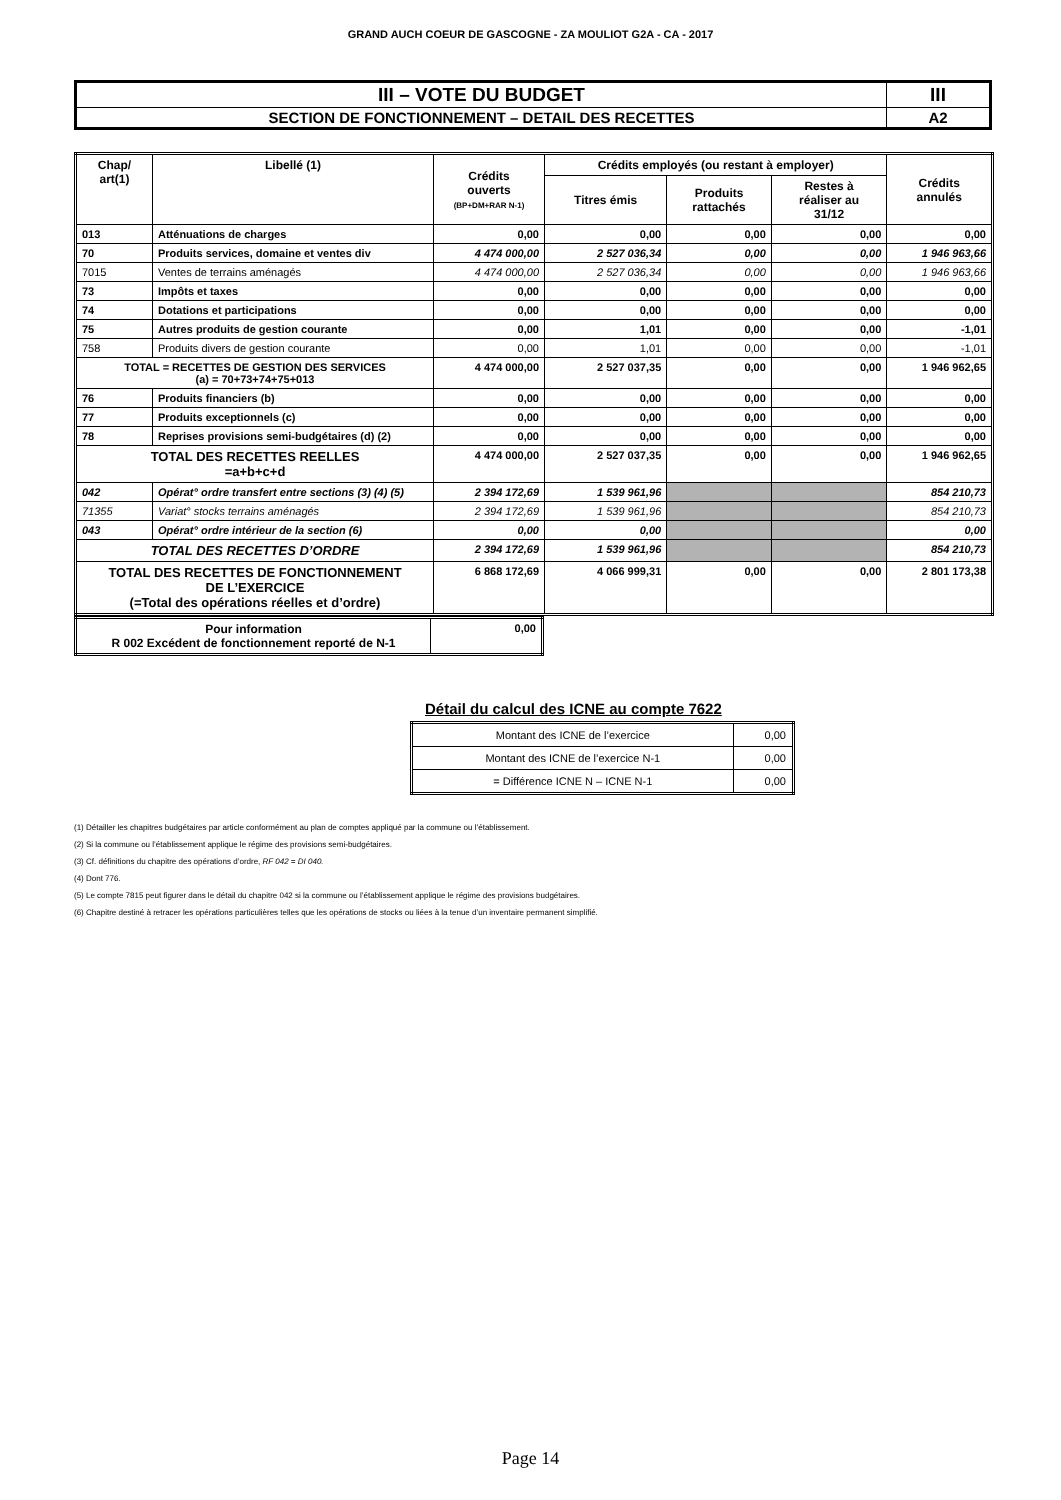GRAND AUCH COEUR DE GASCOGNE - ZA MOULIOT G2A - CA - 2017
| III – VOTE DU BUDGET | III |
| SECTION DE FONCTIONNEMENT – DETAIL DES RECETTES | A2 |
| Chap/ art(1) | Libellé (1) | Crédits ouverts (BP+DM+RAR N-1) | Crédits employés (ou restant à employer) | | | Crédits annulés |
| --- | --- | --- | --- | --- | --- | --- |
| | | | Titres émis | Produits rattachés | Restes à réaliser au 31/12 | |
| 013 | Atténuations de charges | 0,00 | 0,00 | 0,00 | 0,00 | 0,00 |
| 70 | Produits services, domaine et ventes div | 4 474 000,00 | 2 527 036,34 | 0,00 | 0,00 | 1 946 963,66 |
| 7015 | Ventes de terrains aménagés | 4 474 000,00 | 2 527 036,34 | 0,00 | 0,00 | 1 946 963,66 |
| 73 | Impôts et taxes | 0,00 | 0,00 | 0,00 | 0,00 | 0,00 |
| 74 | Dotations et participations | 0,00 | 0,00 | 0,00 | 0,00 | 0,00 |
| 75 | Autres produits de gestion courante | 0,00 | 1,01 | 0,00 | 0,00 | -1,01 |
| 758 | Produits divers de gestion courante | 0,00 | 1,01 | 0,00 | 0,00 | -1,01 |
| TOTAL = RECETTES DE GESTION DES SERVICES (a) = 70+73+74+75+013 | | 4 474 000,00 | 2 527 037,35 | 0,00 | 0,00 | 1 946 962,65 |
| 76 | Produits financiers (b) | 0,00 | 0,00 | 0,00 | 0,00 | 0,00 |
| 77 | Produits exceptionnels (c) | 0,00 | 0,00 | 0,00 | 0,00 | 0,00 |
| 78 | Reprises provisions semi-budgétaires (d) (2) | 0,00 | 0,00 | 0,00 | 0,00 | 0,00 |
| TOTAL DES RECETTES REELLES =a+b+c+d | | 4 474 000,00 | 2 527 037,35 | 0,00 | 0,00 | 1 946 962,65 |
| 042 | Opérat° ordre transfert entre sections (3) (4) (5) | 2 394 172,69 | 1 539 961,96 | | | 854 210,73 |
| 71355 | Variat° stocks terrains aménagés | 2 394 172,69 | 1 539 961,96 | | | 854 210,73 |
| 043 | Opérat° ordre intérieur de la section (6) | 0,00 | 0,00 | | | 0,00 |
| TOTAL DES RECETTES D’ORDRE | | 2 394 172,69 | 1 539 961,96 | | | 854 210,73 |
| TOTAL DES RECETTES DE FONCTIONNEMENT DE L’EXERCICE (=Total des opérations réelles et d’ordre) | | 6 868 172,69 | 4 066 999,31 | 0,00 | 0,00 | 2 801 173,38 |
| Pour information R 002 Excédent de fonctionnement reporté de N-1 | 0,00 |
Détail du calcul des ICNE au compte 7622
| Montant des ICNE de l’exercice | 0,00 |
| Montant des ICNE de l’exercice N-1 | 0,00 |
| = Différence ICNE N – ICNE N-1 | 0,00 |
(1) Détailler les chapitres budgétaires par article conformément au plan de comptes appliqué par la commune ou l’établissement.
(2) Si la commune ou l’établissement applique le régime des provisions semi-budgétaires.
(3) Cf. définitions du chapitre des opérations d’ordre, RF 042 = DI 040.
(4) Dont 776.
(5) Le compte 7815 peut figurer dans le détail du chapitre 042 si la commune ou l’établissement applique le régime des provisions budgétaires.
(6) Chapitre destiné à retracer les opérations particulières telles que les opérations de stocks ou liées à la tenue d’un inventaire permanent simplifié.
Page 14